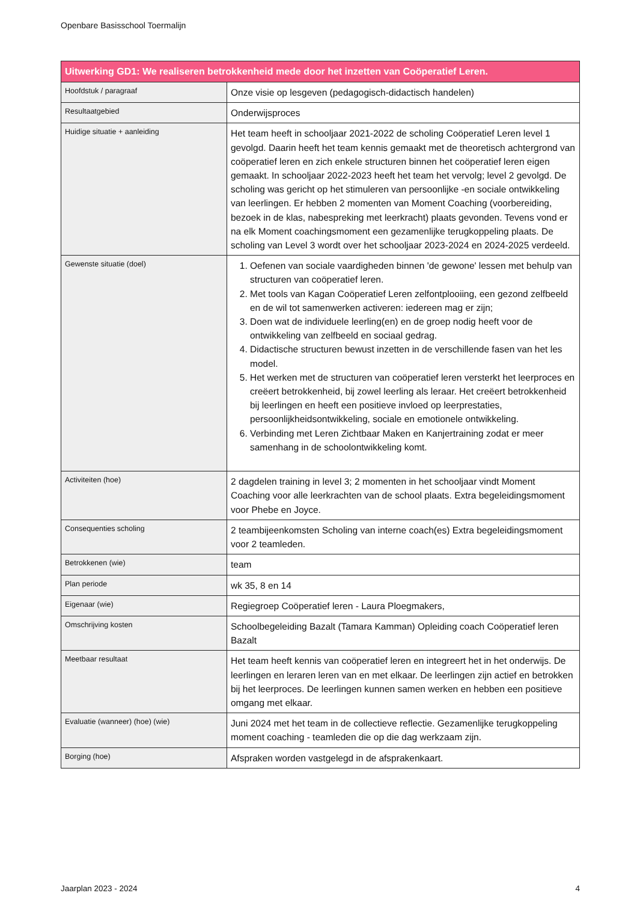Openbare Basisschool Toermalijn
| Uitwerking GD1: We realiseren betrokkenheid mede door het inzetten van Coöperatief Leren. | |
| --- | --- |
| Hoofdstuk / paragraaf | Onze visie op lesgeven (pedagogisch-didactisch handelen) |
| Resultaatgebied | Onderwijsproces |
| Huidige situatie + aanleiding | Het team heeft in schooljaar 2021-2022 de scholing Coöperatief Leren level 1 gevolgd. Daarin heeft het team kennis gemaakt met de theoretisch achtergrond van coöperatief leren en zich enkele structuren binnen het coöperatief leren eigen gemaakt. In schooljaar 2022-2023 heeft het team het vervolg; level 2 gevolgd. De scholing was gericht op het stimuleren van persoonlijke -en sociale ontwikkeling van leerlingen. Er hebben 2 momenten van Moment Coaching (voorbereiding, bezoek in de klas, nabespreking met leerkracht) plaats gevonden. Tevens vond er na elk Moment coachingsmoment een gezamenlijke terugkoppeling plaats. De scholing van Level 3 wordt over het schooljaar 2023-2024 en 2024-2025 verdeeld. |
| Gewenste situatie (doel) | 1. Oefenen van sociale vaardigheden binnen 'de gewone' lessen met behulp van structuren van coöperatief leren. 2. Met tools van Kagan Coöperatief Leren zelfontplooiing, een gezond zelfbeeld en de wil tot samenwerken activeren: iedereen mag er zijn; 3. Doen wat de individuele leerling(en) en de groep nodig heeft voor de ontwikkeling van zelfbeeld en sociaal gedrag. 4. Didactische structuren bewust inzetten in de verschillende fasen van het les model. 5. Het werken met de structuren van coöperatief leren versterkt het leerproces en creëert betrokkenheid, bij zowel leerling als leraar. Het creëert betrokkenheid bij leerlingen en heeft een positieve invloed op leerprestaties, persoonlijkheidsontwikkeling, sociale en emotionele ontwikkeling. 6. Verbinding met Leren Zichtbaar Maken en Kanjertraining zodat er meer samenhang in de schoolontwikkeling komt. |
| Activiteiten (hoe) | 2 dagdelen training in level 3; 2 momenten in het schooljaar vindt Moment Coaching voor alle leerkrachten van de school plaats. Extra begeleidingsmoment voor Phebe en Joyce. |
| Consequenties scholing | 2 teambijeenkomsten Scholing van interne coach(es) Extra begeleidingsmoment voor 2 teamleden. |
| Betrokkenen (wie) | team |
| Plan periode | wk 35, 8 en 14 |
| Eigenaar (wie) | Regiegroep Coöperatief leren - Laura Ploegmakers, |
| Omschrijving kosten | Schoolbegeleiding Bazalt (Tamara Kamman) Opleiding coach Coöperatief leren Bazalt |
| Meetbaar resultaat | Het team heeft kennis van coöperatief leren en integreert het in het onderwijs. De leerlingen en leraren leren van en met elkaar. De leerlingen zijn actief en betrokken bij het leerproces. De leerlingen kunnen samen werken en hebben een positieve omgang met elkaar. |
| Evaluatie (wanneer) (hoe) (wie) | Juni 2024 met het team in de collectieve reflectie. Gezamenlijke terugkoppeling moment coaching - teamleden die op die dag werkzaam zijn. |
| Borging (hoe) | Afspraken worden vastgelegd in de afsprakenkaart. |
Jaarplan 2023 - 2024 4